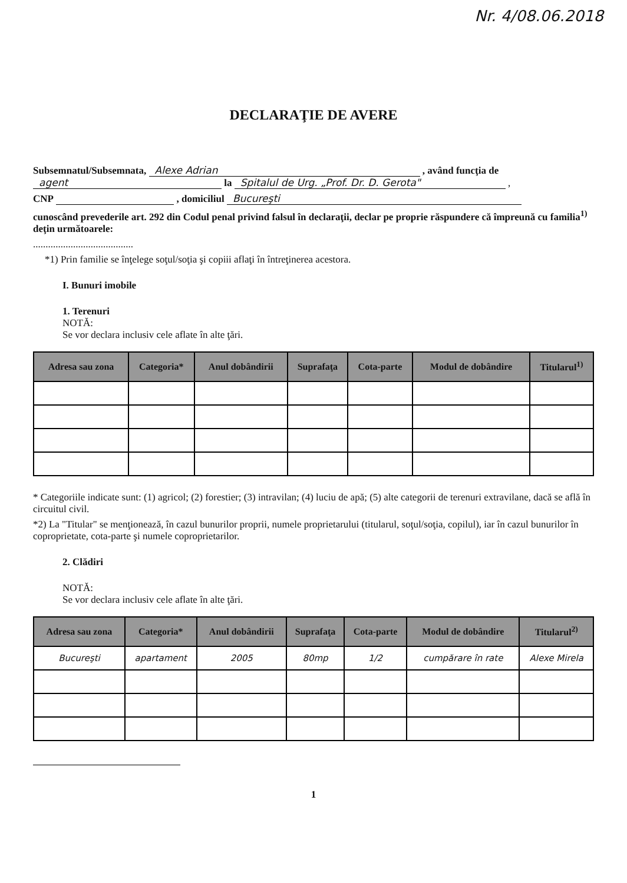Nr. 4/08.06.2018
DECLARAŢIE DE AVERE
Subsemnatul/Subsemnata, Alexe Adrian , având funcţia de agent la Spitalul de Urg. „Prof. Dr. D. Gerota" ,
CNP , domiciliul Bucureşti
cunoscând prevederile art. 292 din Codul penal privind falsul în declaraţii, declar pe proprie răspundere că împreună cu familia<sup>1)</sup> deţin următoarele:
........................................
*1) Prin familie se înţelege soţul/soţia şi copiii aflaţi în întreţinerea acestora.
I. Bunuri imobile
1. Terenuri
NOTĂ:
Se vor declara inclusiv cele aflate în alte ţări.
| Adresa sau zona | Categoria* | Anul dobândirii | Suprafaţa | Cota-parte | Modul de dobândire | Titularul<sup>1)</sup> |
| --- | --- | --- | --- | --- | --- | --- |
* Categoriile indicate sunt: (1) agricol; (2) forestier; (3) intravilan; (4) luciu de apă; (5) alte categorii de terenuri extravilane, dacă se află în circuitul civil.
*2) La "Titular" se menţionează, în cazul bunurilor proprii, numele proprietarului (titularul, soţul/soţia, copilul), iar în cazul bunurilor în coproprietate, cota-parte şi numele coproprietarilor.
2. Clădiri
NOTĂ:
Se vor declara inclusiv cele aflate în alte ţări.
| Adresa sau zona | Categoria* | Anul dobândirii | Suprafaţa | Cota-parte | Modul de dobândire | Titularul<sup>2)</sup> |
| --- | --- | --- | --- | --- | --- | --- |
| Bucureşti | apartament | 2005 | 80mp | 1/2 | cumpărare în rate | Alexe Mirela |
1